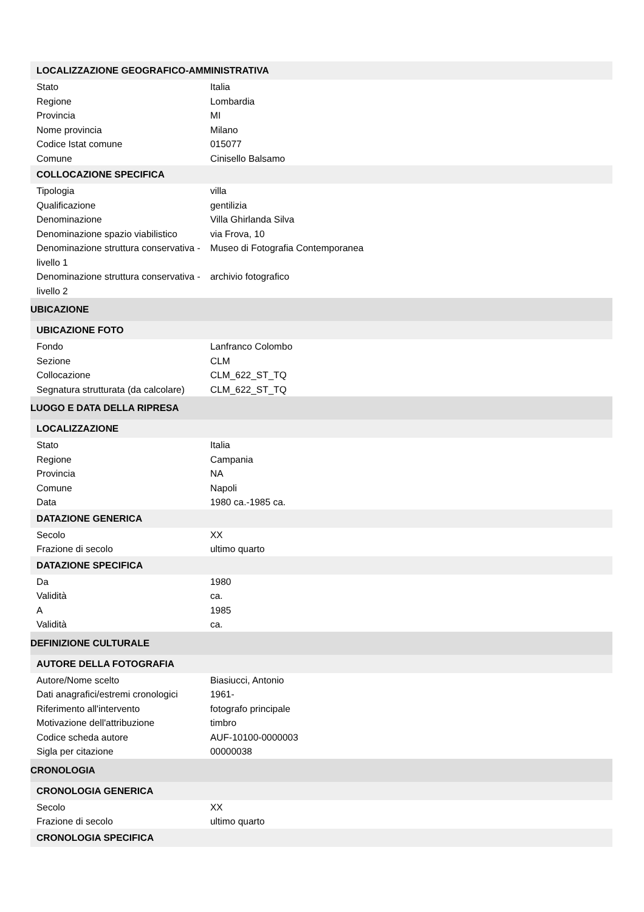| LOCALIZZAZIONE GEOGRAFICO-AMMINISTRATIVA | |
| --- | --- |
| Stato | Italia |
| Regione | Lombardia |
| Provincia | MI |
| Nome provincia | Milano |
| Codice Istat comune | 015077 |
| Comune | Cinisello Balsamo |
| COLLOCAZIONE SPECIFICA | |
| Tipologia | villa |
| Qualificazione | gentilizia |
| Denominazione | Villa Ghirlanda Silva |
| Denominazione spazio viabilistico | via Frova, 10 |
| Denominazione struttura conservativa - livello 1 | Museo di Fotografia Contemporanea |
| Denominazione struttura conservativa - livello 2 | archivio fotografico |
| UBICAZIONE | |
| UBICAZIONE FOTO | |
| Fondo | Lanfranco Colombo |
| Sezione | CLM |
| Collocazione | CLM_622_ST_TQ |
| Segnatura strutturata (da calcolare) | CLM_622_ST_TQ |
| LUOGO E DATA DELLA RIPRESA | |
| LOCALIZZAZIONE | |
| Stato | Italia |
| Regione | Campania |
| Provincia | NA |
| Comune | Napoli |
| Data | 1980 ca.-1985 ca. |
| DATAZIONE GENERICA | |
| Secolo | XX |
| Frazione di secolo | ultimo quarto |
| DATAZIONE SPECIFICA | |
| Da | 1980 |
| Validità | ca. |
| A | 1985 |
| Validità | ca. |
| DEFINIZIONE CULTURALE | |
| AUTORE DELLA FOTOGRAFIA | |
| Autore/Nome scelto | Biasiucci, Antonio |
| Dati anagrafici/estremi cronologici | 1961- |
| Riferimento all'intervento | fotografo principale |
| Motivazione dell'attribuzione | timbro |
| Codice scheda autore | AUF-10100-0000003 |
| Sigla per citazione | 00000038 |
| CRONOLOGIA | |
| CRONOLOGIA GENERICA | |
| Secolo | XX |
| Frazione di secolo | ultimo quarto |
| CRONOLOGIA SPECIFICA | |